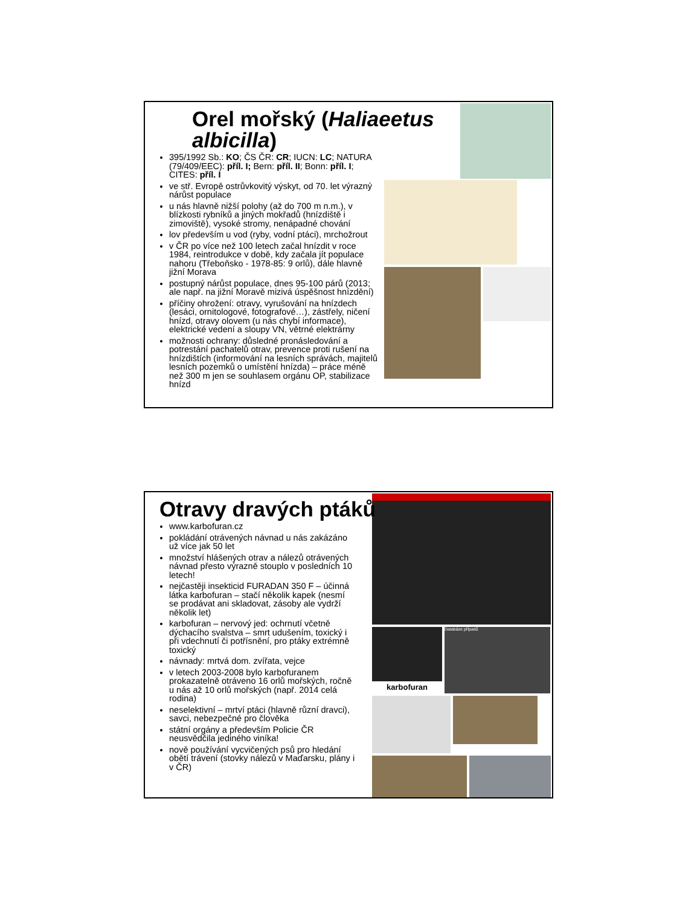Orel mořský (Haliaeetus albicilla)
395/1992 Sb.: KO; ČS ČR: CR; IUCN: LC; NATURA (79/409/EEC): příl. I; Bern: příl. II; Bonn: příl. I; CITES: příl. I
ve stř. Evropě ostrůvkovitý výskyt, od 70. let výrazný nárůst populace
u nás hlavně nižší polohy (až do 700 m n.m.), v blízkosti rybníků a jiných mokřadů (hnízdiště i zimoviště), vysoké stromy, nenápadné chování
lov především u vod (ryby, vodní ptáci), mrchožrout
v ČR po více než 100 letech začal hnízdit v roce 1984, reintrodukce v době, kdy začala jít populace nahoru (Třeboňsko - 1978-85: 9 orlů), dále hlavně jižní Morava
postupný nárůst populace, dnes 95-100 párů (2013; ale např. na jižní Moravě mizivá úspěšnost hnízdění)
příčiny ohrožení: otravy, vyrušování na hnízdech (lesáci, ornitologové, fotografové…), zástřely, ničení hnízd, otravy olovem (u nás chybí informace), elektrické vedení a sloupy VN, větrné elektrárny
možnosti ochrany: důsledné pronásledování a potrestání pachatelů otrav, prevence proti rušení na hnízdištích (informování na lesních správách, majitelů lesních pozemků o umístění hnízda) – práce méně než 300 m jen se souhlasem orgánu OP, stabilizace hnízd
karbofuran
Databáze případů
Otravy dravých ptáků
www.karbofuran.cz
pokládání otrávených návnad u nás zakázáno už více jak 50 let
množství hlášených otrav a nálezů otrávených návnad přesto výrazně stouplo v posledních 10 letech!
nejčastěji insekticid FURADAN 350 F – účinná látka karbofuran – stačí několik kapek (nesmí se prodávat ani skladovat, zásoby ale vydrží několik let)
karbofuran – nervový jed: ochrnutí včetně dýchacího svalstva – smrt udušením, toxický i při vdechnutí či potřísnění, pro ptáky extrémně toxický
návnady: mrtvá dom. zvířata, vejce
v letech 2003-2008 bylo karbofuranem prokazatelně otráveno 16 orlů mořských, ročně u nás až 10 orlů mořských (např. 2014 celá rodina)
neselektivní – mrtví ptáci (hlavně různí dravci), savci, nebezpečné pro člověka
státní orgány a především Policie ČR neusvědčila jediného viníka!
nově používání vycvičených psů pro hledání obětí trávení (stovky nálezů v Maďarsku, plány i v ČR)